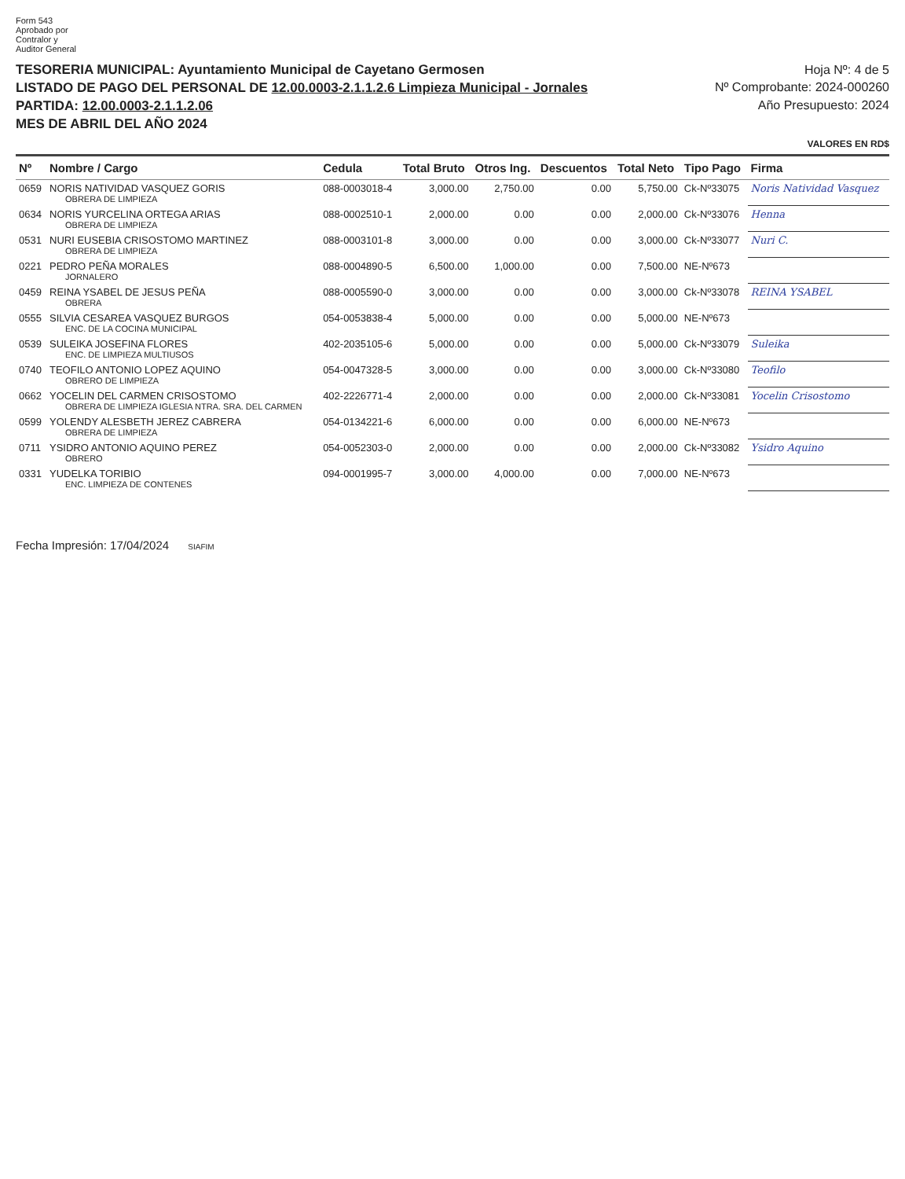Form 543
Aprobado por
Contralor y
Auditor General
TESORERIA MUNICIPAL: Ayuntamiento Municipal de Cayetano Germosen
LISTADO DE PAGO DEL PERSONAL DE 12.00.0003-2.1.1.2.6 Limpieza Municipal - Jornales
PARTIDA: 12.00.0003-2.1.1.2.06
MES DE ABRIL DEL AÑO 2024
Hoja Nº: 4 de 5
Nº Comprobante: 2024-000260
Año Presupuesto: 2024
VALORES EN RD$
| Nº | Nombre / Cargo | Cedula | Total Bruto | Otros Ing. | Descuentos | Total Neto | Tipo Pago | Firma |
| --- | --- | --- | --- | --- | --- | --- | --- | --- |
| 0659 | NORIS NATIVIDAD VASQUEZ GORIS OBRERA DE LIMPIEZA | 088-0003018-4 | 3,000.00 | 2,750.00 | 0.00 | 5,750.00 | Ck-Nº33075 | Noris Natividad Vasquez |
| 0634 | NORIS YURCELINA ORTEGA ARIAS OBRERA DE LIMPIEZA | 088-0002510-1 | 2,000.00 | 0.00 | 0.00 | 2,000.00 | Ck-Nº33076 | Henna |
| 0531 | NURI EUSEBIA CRISOSTOMO MARTINEZ OBRERA DE LIMPIEZA | 088-0003101-8 | 3,000.00 | 0.00 | 0.00 | 3,000.00 | Ck-Nº33077 | Nuri C. |
| 0221 | PEDRO PEÑA MORALES JORNALERO | 088-0004890-5 | 6,500.00 | 1,000.00 | 0.00 | 7,500.00 | NE-Nº673 | |
| 0459 | REINA YSABEL DE JESUS PEÑA OBRERA | 088-0005590-0 | 3,000.00 | 0.00 | 0.00 | 3,000.00 | Ck-Nº33078 | REINA YSABEL |
| 0555 | SILVIA CESAREA VASQUEZ BURGOS ENC. DE LA COCINA MUNICIPAL | 054-0053838-4 | 5,000.00 | 0.00 | 0.00 | 5,000.00 | NE-Nº673 | |
| 0539 | SULEIKA JOSEFINA FLORES ENC. DE LIMPIEZA MULTIUSOS | 402-2035105-6 | 5,000.00 | 0.00 | 0.00 | 5,000.00 | Ck-Nº33079 | Suleika |
| 0740 | TEOFILO ANTONIO LOPEZ AQUINO OBRERO DE LIMPIEZA | 054-0047328-5 | 3,000.00 | 0.00 | 0.00 | 3,000.00 | Ck-Nº33080 | Teofilo |
| 0662 | YOCELIN DEL CARMEN CRISOSTOMO OBRERA DE LIMPIEZA IGLESIA NTRA. SRA. DEL CARMEN | 402-2226771-4 | 2,000.00 | 0.00 | 0.00 | 2,000.00 | Ck-Nº33081 | Yocelin Crisostomo |
| 0599 | YOLENDY ALESBETH JEREZ CABRERA OBRERA DE LIMPIEZA | 054-0134221-6 | 6,000.00 | 0.00 | 0.00 | 6,000.00 | NE-Nº673 | |
| 0711 | YSIDRO ANTONIO AQUINO PEREZ OBRERO | 054-0052303-0 | 2,000.00 | 0.00 | 0.00 | 2,000.00 | Ck-Nº33082 | Ysidro Aquino |
| 0331 | YUDELKA TORIBIO ENC. LIMPIEZA DE CONTENES | 094-0001995-7 | 3,000.00 | 4,000.00 | 0.00 | 7,000.00 | NE-Nº673 | |
Fecha Impresión: 17/04/2024 SIAFIM